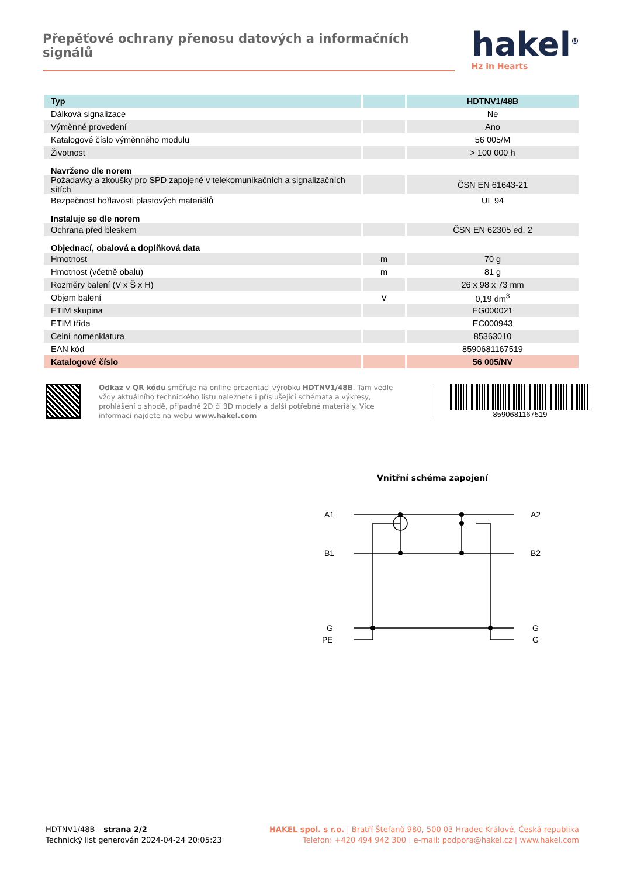Přepěťové ochrany přenosu datových a informačních signálů
hakel<sup>®</sup>
Hz in Hearts
| Typ | | HDTNV1/48B |
| Dálková signalizace | | Ne |
| Výměnné provedení | | Ano |
| Katalogové číslo výměnného modulu | | 56 005/M |
| Životnost | | > 100 000 h |
| Navrženo dle norem | | |
| Požadavky a zkoušky pro SPD zapojené v telekomunikačních a signalizačních sítích | | ČSN EN 61643-21 |
| Bezpečnost hořlavosti plastových materiálů | | UL 94 |
| Instaluje se dle norem | | |
| Ochrana před bleskem | | ČSN EN 62305 ed. 2 |
| Objednací, obalová a doplňková data | | |
| Hmotnost | m | 70 g |
| Hmotnost (včetně obalu) | m | 81 g |
| Rozměry balení (V x Š x H) | | 26 x 98 x 73 mm |
| Objem balení | V | 0,19 dm<sup>3</sup> |
| ETIM skupina | | EG000021 |
| ETIM třída | | EC000943 |
| Celní nomenklatura | | 85363010 |
| EAN kód | | 8590681167519 |
| Katalogové číslo | | 56 005/NV |
Odkaz v QR kódu směřuje na online prezentaci výrobku HDTNV1/48B. Tam vedle vždy aktuálního technického listu naleznete i příslušející schémata a výkresy, prohlášení o shodě, případně 2D či 3D modely a další potřebné materiály. Více informací najdete na webu www.hakel.com
8590681167519
Vnitřní schéma zapojení
A1
B1
G
PE
A2
B2
G
G
HDTNV1/48B – strana 2/2
Technický list generován 2024-04-24 20:05:23
HAKEL spol. s r.o. | Bratří Štefanů 980, 500 03 Hradec Králové, Česká republika
Telefon: +420 494 942 300 | e-mail: podpora@hakel.cz | www.hakel.com